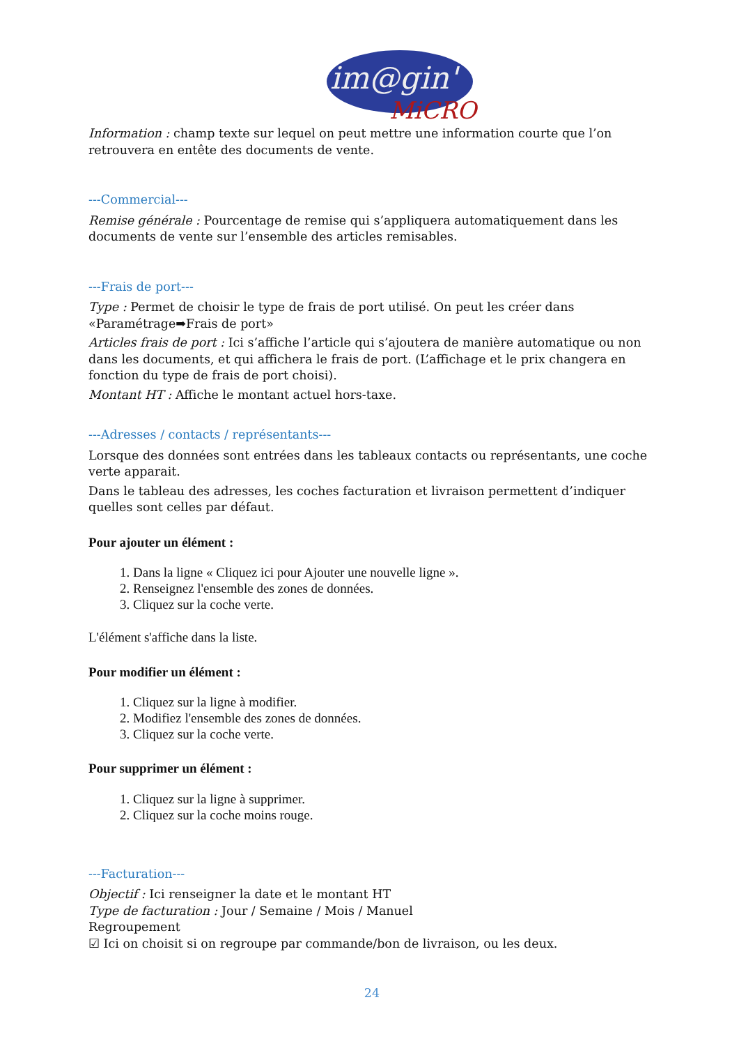im@gin'
MiCRO
Information : champ texte sur lequel on peut mettre une information courte que l’on retrouvera en entête des documents de vente.
---Commercial---
Remise générale : Pourcentage de remise qui s’appliquera automatiquement dans les documents de vente sur l’ensemble des articles remisables.
---Frais de port---
Type : Permet de choisir le type de frais de port utilisé. On peut les créer dans «Paramétrage➡Frais de port»
Articles frais de port : Ici s’affiche l’article qui s’ajoutera de manière automatique ou non dans les documents, et qui affichera le frais de port. (L’affichage et le prix changera en fonction du type de frais de port choisi).
Montant HT : Affiche le montant actuel hors-taxe.
---Adresses / contacts / représentants---
Lorsque des données sont entrées dans les tableaux contacts ou représentants, une coche verte apparait.
Dans le tableau des adresses, les coches facturation et livraison permettent d’indiquer quelles sont celles par défaut.
Pour ajouter un élément :
1. Dans la ligne « Cliquez ici pour Ajouter une nouvelle ligne ».
2. Renseignez l'ensemble des zones de données.
3. Cliquez sur la coche verte.
L'élément s'affiche dans la liste.
Pour modifier un élément :
1. Cliquez sur la ligne à modifier.
2. Modifiez l'ensemble des zones de données.
3. Cliquez sur la coche verte.
Pour supprimer un élément :
1. Cliquez sur la ligne à supprimer.
2. Cliquez sur la coche moins rouge.
---Facturation---
Objectif : Ici renseigner la date et le montant HT
Type de facturation : Jour / Semaine / Mois / Manuel
Regroupement
☑ Ici on choisit si on regroupe par commande/bon de livraison, ou les deux.
24